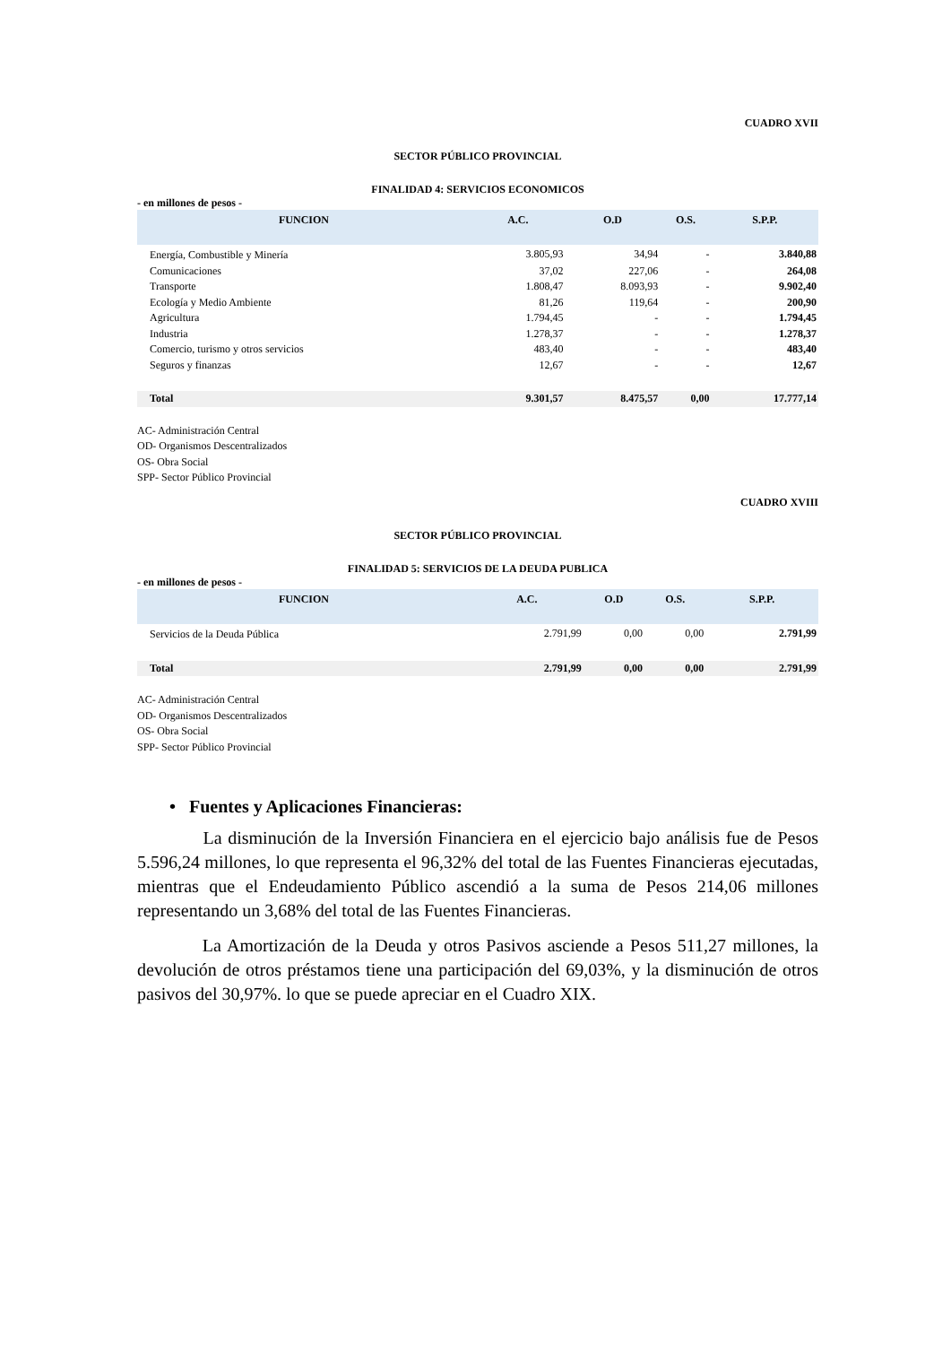CUADRO XVII
SECTOR PÚBLICO PROVINCIAL
FINALIDAD 4: SERVICIOS ECONOMICOS
- en millones de pesos -
| FUNCION | A.C. | O.D | O.S. | S.P.P. |
| --- | --- | --- | --- | --- |
| Energía, Combustible y Minería | 3.805,93 | 34,94 | - | 3.840,88 |
| Comunicaciones | 37,02 | 227,06 | - | 264,08 |
| Transporte | 1.808,47 | 8.093,93 | - | 9.902,40 |
| Ecología y Medio Ambiente | 81,26 | 119,64 | - | 200,90 |
| Agricultura | 1.794,45 | - | - | 1.794,45 |
| Industria | 1.278,37 | - | - | 1.278,37 |
| Comercio, turismo y otros servicios | 483,40 | - | - | 483,40 |
| Seguros y finanzas | 12,67 | - | - | 12,67 |
| Total | 9.301,57 | 8.475,57 | 0,00 | 17.777,14 |
AC- Administración Central
OD- Organismos Descentralizados
OS- Obra Social
SPP- Sector Público Provincial
CUADRO XVIII
SECTOR PÚBLICO PROVINCIAL
FINALIDAD 5: SERVICIOS DE LA DEUDA PUBLICA
- en millones de pesos -
| FUNCION | A.C. | O.D | O.S. | S.P.P. |
| --- | --- | --- | --- | --- |
| Servicios de la Deuda Pública | 2.791,99 | 0,00 | 0,00 | 2.791,99 |
| Total | 2.791,99 | 0,00 | 0,00 | 2.791,99 |
AC- Administración Central
OD- Organismos Descentralizados
OS- Obra Social
SPP- Sector Público Provincial
• Fuentes y Aplicaciones Financieras:
La disminución de la Inversión Financiera en el ejercicio bajo análisis fue de Pesos 5.596,24 millones, lo que representa el 96,32% del total de las Fuentes Financieras ejecutadas, mientras que el Endeudamiento Público ascendió a la suma de Pesos 214,06 millones representando un 3,68% del total de las Fuentes Financieras.
La Amortización de la Deuda y otros Pasivos asciende a Pesos 511,27 millones, la devolución de otros préstamos tiene una participación del 69,03%, y la disminución de otros pasivos del 30,97%. lo que se puede apreciar en el Cuadro XIX.